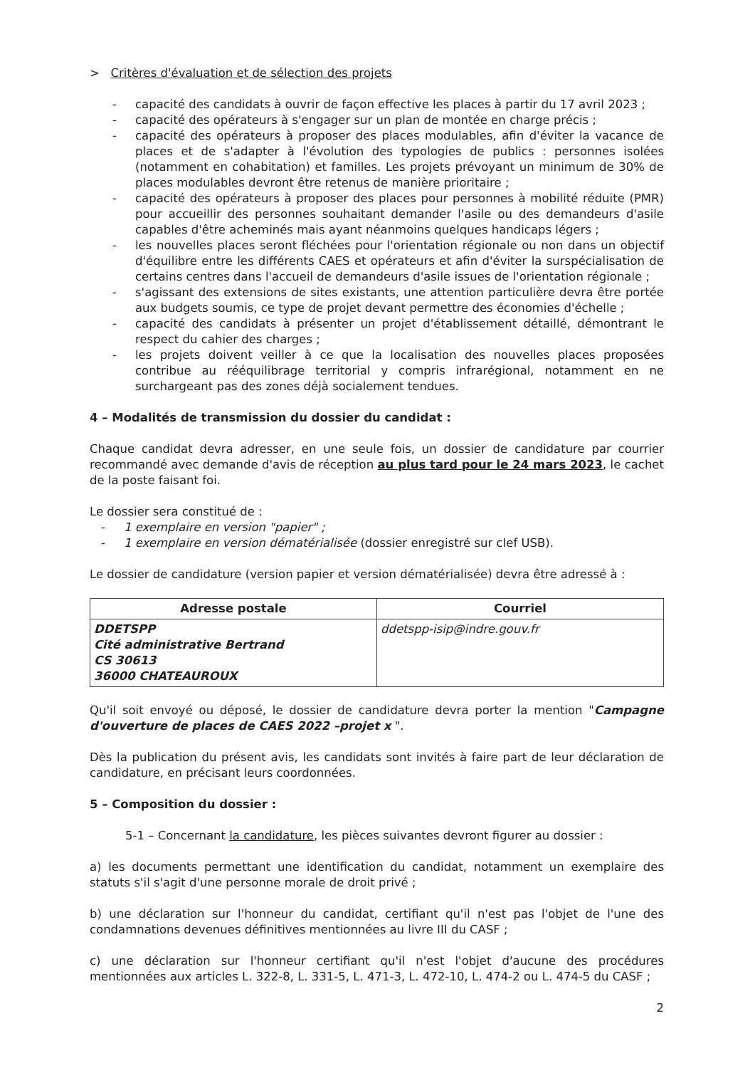> Critères d'évaluation et de sélection des projets
- capacité des candidats à ouvrir de façon effective les places à partir du 17 avril 2023 ;
- capacité des opérateurs à s'engager sur un plan de montée en charge précis ;
- capacité des opérateurs à proposer des places modulables, afin d'éviter la vacance de places et de s'adapter à l'évolution des typologies de publics : personnes isolées (notamment en cohabitation) et familles. Les projets prévoyant un minimum de 30% de places modulables devront être retenus de manière prioritaire ;
- capacité des opérateurs à proposer des places pour personnes à mobilité réduite (PMR) pour accueillir des personnes souhaitant demander l'asile ou des demandeurs d'asile capables d'être acheminés mais ayant néanmoins quelques handicaps légers ;
- les nouvelles places seront fléchées pour l'orientation régionale ou non dans un objectif d'équilibre entre les différents CAES et opérateurs et afin d'éviter la surspécialisation de certains centres dans l'accueil de demandeurs d'asile issues de l'orientation régionale ;
- s'agissant des extensions de sites existants, une attention particulière devra être portée aux budgets soumis, ce type de projet devant permettre des économies d'échelle ;
- capacité des candidats à présenter un projet d'établissement détaillé, démontrant le respect du cahier des charges ;
- les projets doivent veiller à ce que la localisation des nouvelles places proposées contribue au rééquilibrage territorial y compris infrarégional, notamment en ne surchargeant pas des zones déjà socialement tendues.
4 – Modalités de transmission du dossier du candidat :
Chaque candidat devra adresser, en une seule fois, un dossier de candidature par courrier recommandé avec demande d'avis de réception au plus tard pour le 24 mars 2023, le cachet de la poste faisant foi.
Le dossier sera constitué de :
- 1 exemplaire en version "papier" ;
- 1 exemplaire en version dématérialisée (dossier enregistré sur clef USB).
Le dossier de candidature (version papier et version dématérialisée) devra être adressé à :
| Adresse postale | Courriel |
| --- | --- |
| DDETSPP Cité administrative Bertrand CS 30613 36000 CHATEAUROUX | ddetspp-isip@indre.gouv.fr |
Qu'il soit envoyé ou déposé, le dossier de candidature devra porter la mention "Campagne d'ouverture de places de CAES 2022 –projet x ".
Dès la publication du présent avis, les candidats sont invités à faire part de leur déclaration de candidature, en précisant leurs coordonnées.
5 – Composition du dossier :
5-1 – Concernant la candidature, les pièces suivantes devront figurer au dossier :
a) les documents permettant une identification du candidat, notamment un exemplaire des statuts s'il s'agit d'une personne morale de droit privé ;
b) une déclaration sur l'honneur du candidat, certifiant qu'il n'est pas l'objet de l'une des condamnations devenues définitives mentionnées au livre III du CASF ;
c) une déclaration sur l'honneur certifiant qu'il n'est l'objet d'aucune des procédures mentionnées aux articles L. 322-8, L. 331-5, L. 471-3, L. 472-10, L. 474-2 ou L. 474-5 du CASF ;
2